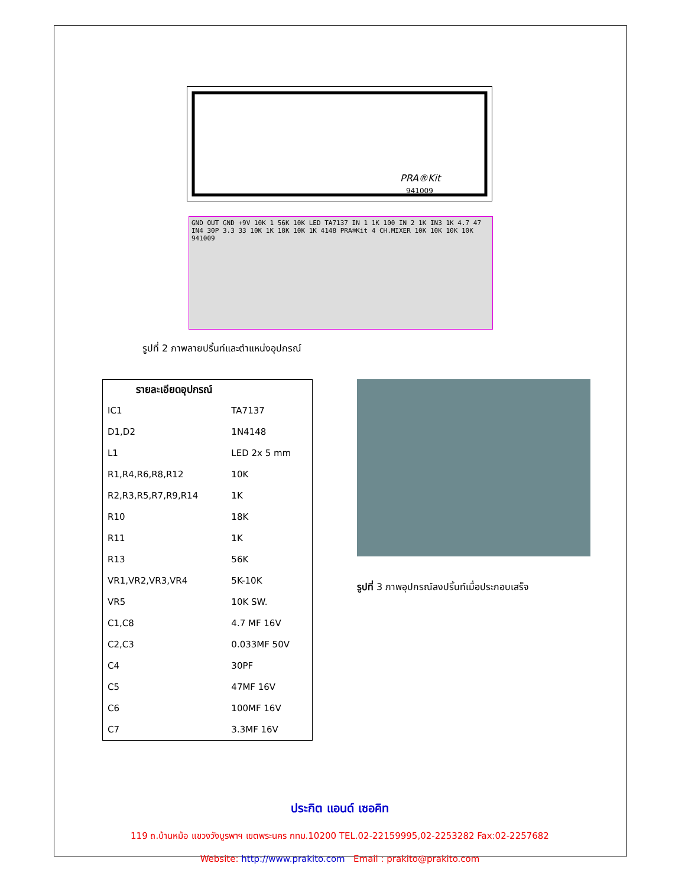PRA®Kit
941009
GND OUT GND +9V 10K 1 56K 10K LED TA7137 IN 1 1K 100 IN 2 1K IN3 1K 4.7 47 IN4 30P 3.3 33 10K 1K 18K 10K 1K 4148 PRA®Kit 4 CH.MIXER 10K 10K 10K 10K 941009
รูปที่ 2 ภาพลายปริ้นท์และตำแหน่งอุปกรณ์
| รายละเอียดอุปกรณ์ | |
| --- | --- |
| IC1 | TA7137 |
| D1,D2 | 1N4148 |
| L1 | LED 2x 5 mm |
| R1,R4,R6,R8,R12 | 10K |
| R2,R3,R5,R7,R9,R14 | 1K |
| R10 | 18K |
| R11 | 1K |
| R13 | 56K |
| VR1,VR2,VR3,VR4 | 5K-10K |
| VR5 | 10K SW. |
| C1,C8 | 4.7 MF 16V |
| C2,C3 | 0.033MF 50V |
| C4 | 30PF |
| C5 | 47MF 16V |
| C6 | 100MF 16V |
| C7 | 3.3MF 16V |
รูปที่ 3 ภาพอุปกรณ์ลงปริ้นท์เมื่อประกอบเสร็จ
ประกิต แอนด์ เซอคิท
119 ถ.บ้านหม้อ แขวงวังบูรพาฯ เขตพระนคร กทม.10200 TEL.02-22159995,02-2253282 Fax:02-2257682
Website: http://www.prakito.com Email : prakito@prakito.com